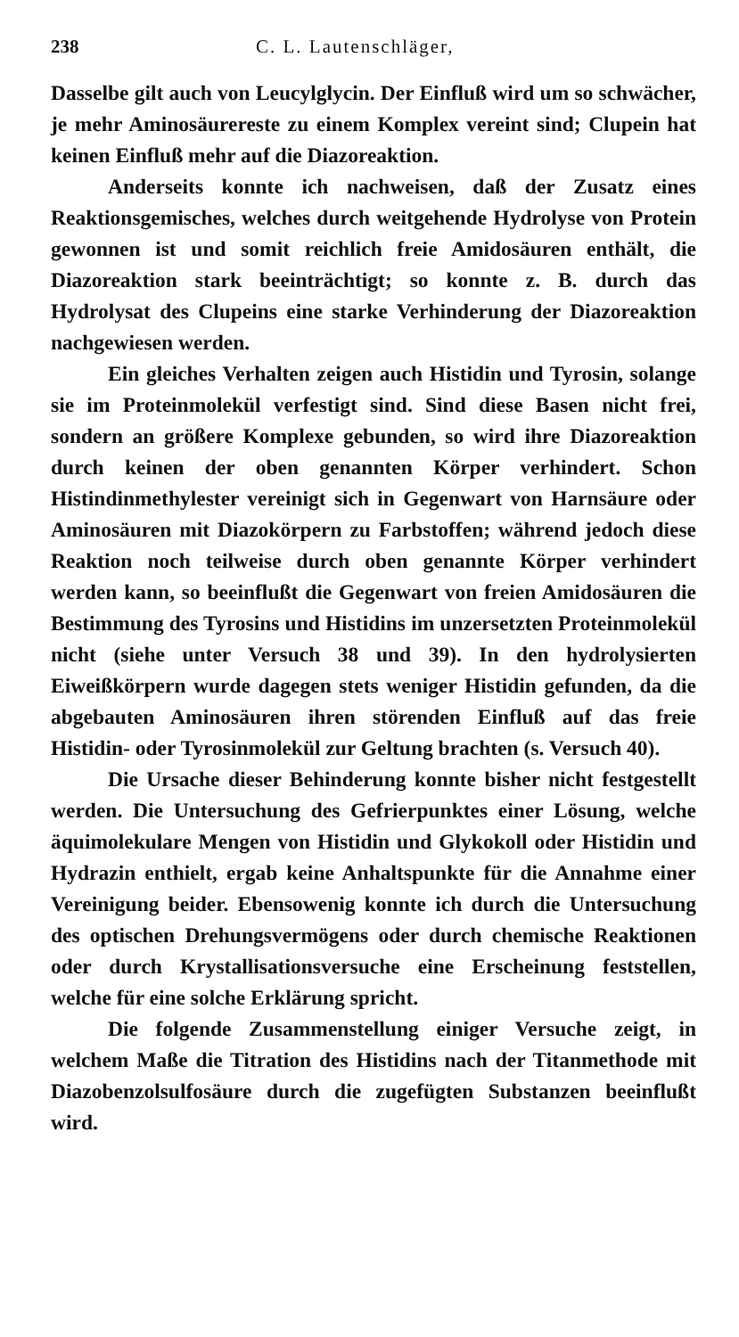238 C. L. Lautenschläger,
Dasselbe gilt auch von Leucylglycin. Der Einfluß wird um so schwächer, je mehr Aminosäurereste zu einem Komplex vereint sind; Clupein hat keinen Einfluß mehr auf die Diazoreaktion.
Anderseits konnte ich nachweisen, daß der Zusatz eines Reaktionsgemisches, welches durch weitgehende Hydrolyse von Protein gewonnen ist und somit reichlich freie Amidosäuren enthält, die Diazoreaktion stark beeinträchtigt; so konnte z. B. durch das Hydrolysat des Clupeins eine starke Verhinderung der Diazoreaktion nachgewiesen werden.
Ein gleiches Verhalten zeigen auch Histidin und Tyrosin, solange sie im Proteinmolekül verfestigt sind. Sind diese Basen nicht frei, sondern an größere Komplexe gebunden, so wird ihre Diazoreaktion durch keinen der oben genannten Körper verhindert. Schon Histindinmethylester vereinigt sich in Gegenwart von Harnsäure oder Aminosäuren mit Diazokörpern zu Farbstoffen; während jedoch diese Reaktion noch teilweise durch oben genannte Körper verhindert werden kann, so beeinflußt die Gegenwart von freien Amidosäuren die Bestimmung des Tyrosins und Histidins im unzersetzten Proteinmolekül nicht (siehe unter Versuch 38 und 39). In den hydrolysierten Eiweißkörpern wurde dagegen stets weniger Histidin gefunden, da die abgebauten Aminosäuren ihren störenden Einfluß auf das freie Histidin- oder Tyrosinmolekül zur Geltung brachten (s. Versuch 40).
Die Ursache dieser Behinderung konnte bisher nicht festgestellt werden. Die Untersuchung des Gefrierpunktes einer Lösung, welche äquimolekulare Mengen von Histidin und Glykokoll oder Histidin und Hydrazin enthielt, ergab keine Anhaltspunkte für die Annahme einer Vereinigung beider. Ebensowenig konnte ich durch die Untersuchung des optischen Drehungsvermögens oder durch chemische Reaktionen oder durch Krystallisationsversuche eine Erscheinung feststellen, welche für eine solche Erklärung spricht.
Die folgende Zusammenstellung einiger Versuche zeigt, in welchem Maße die Titration des Histidins nach der Titanmethode mit Diazobenzolsulfosäure durch die zugefügten Substanzen beeinflußt wird.